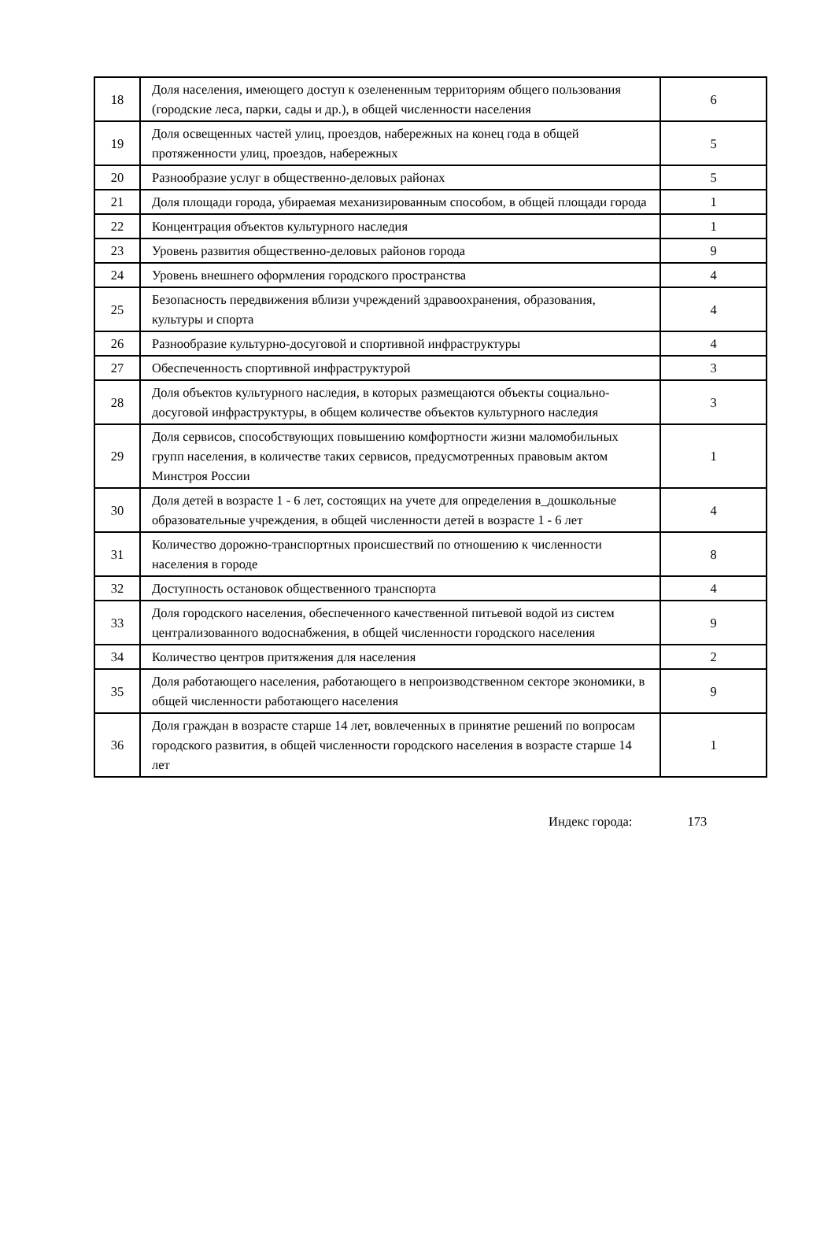| 18 | Доля населения, имеющего доступ к озелененным территориям общего пользования (городские леса, парки, сады и др.), в общей численности населения | 6 |
| 19 | Доля освещенных частей улиц, проездов, набережных на конец года в общей протяженности улиц, проездов, набережных | 5 |
| 20 | Разнообразие услуг в общественно-деловых районах | 5 |
| 21 | Доля площади города, убираемая механизированным способом, в общей площади города | 1 |
| 22 | Концентрация объектов культурного наследия | 1 |
| 23 | Уровень развития общественно-деловых районов города | 9 |
| 24 | Уровень внешнего оформления городского пространства | 4 |
| 25 | Безопасность передвижения вблизи учреждений здравоохранения, образования, культуры и спорта | 4 |
| 26 | Разнообразие культурно-досуговой и спортивной инфраструктуры | 4 |
| 27 | Обеспеченность спортивной инфраструктурой | 3 |
| 28 | Доля объектов культурного наследия, в которых размещаются объекты социально-досуговой инфраструктуры, в общем количестве объектов культурного наследия | 3 |
| 29 | Доля сервисов, способствующих повышению комфортности жизни маломобильных групп населения, в количестве таких сервисов, предусмотренных правовым актом Минстроя России | 1 |
| 30 | Доля детей в возрасте 1 - 6 лет, состоящих на учете для определения в_дошкольные образовательные учреждения, в общей численности детей в возрасте 1 - 6 лет | 4 |
| 31 | Количество дорожно-транспортных происшествий по отношению к численности населения в городе | 8 |
| 32 | Доступность остановок общественного транспорта | 4 |
| 33 | Доля городского населения, обеспеченного качественной питьевой водой из систем централизованного водоснабжения, в общей численности городского населения | 9 |
| 34 | Количество центров притяжения для населения | 2 |
| 35 | Доля работающего населения, работающего в непроизводственном секторе экономики, в общей численности работающего населения | 9 |
| 36 | Доля граждан в возрасте старше 14 лет, вовлеченных в принятие решений по вопросам городского развития, в общей численности городского населения в возрасте старше 14 лет | 1 |
Индекс города: 173